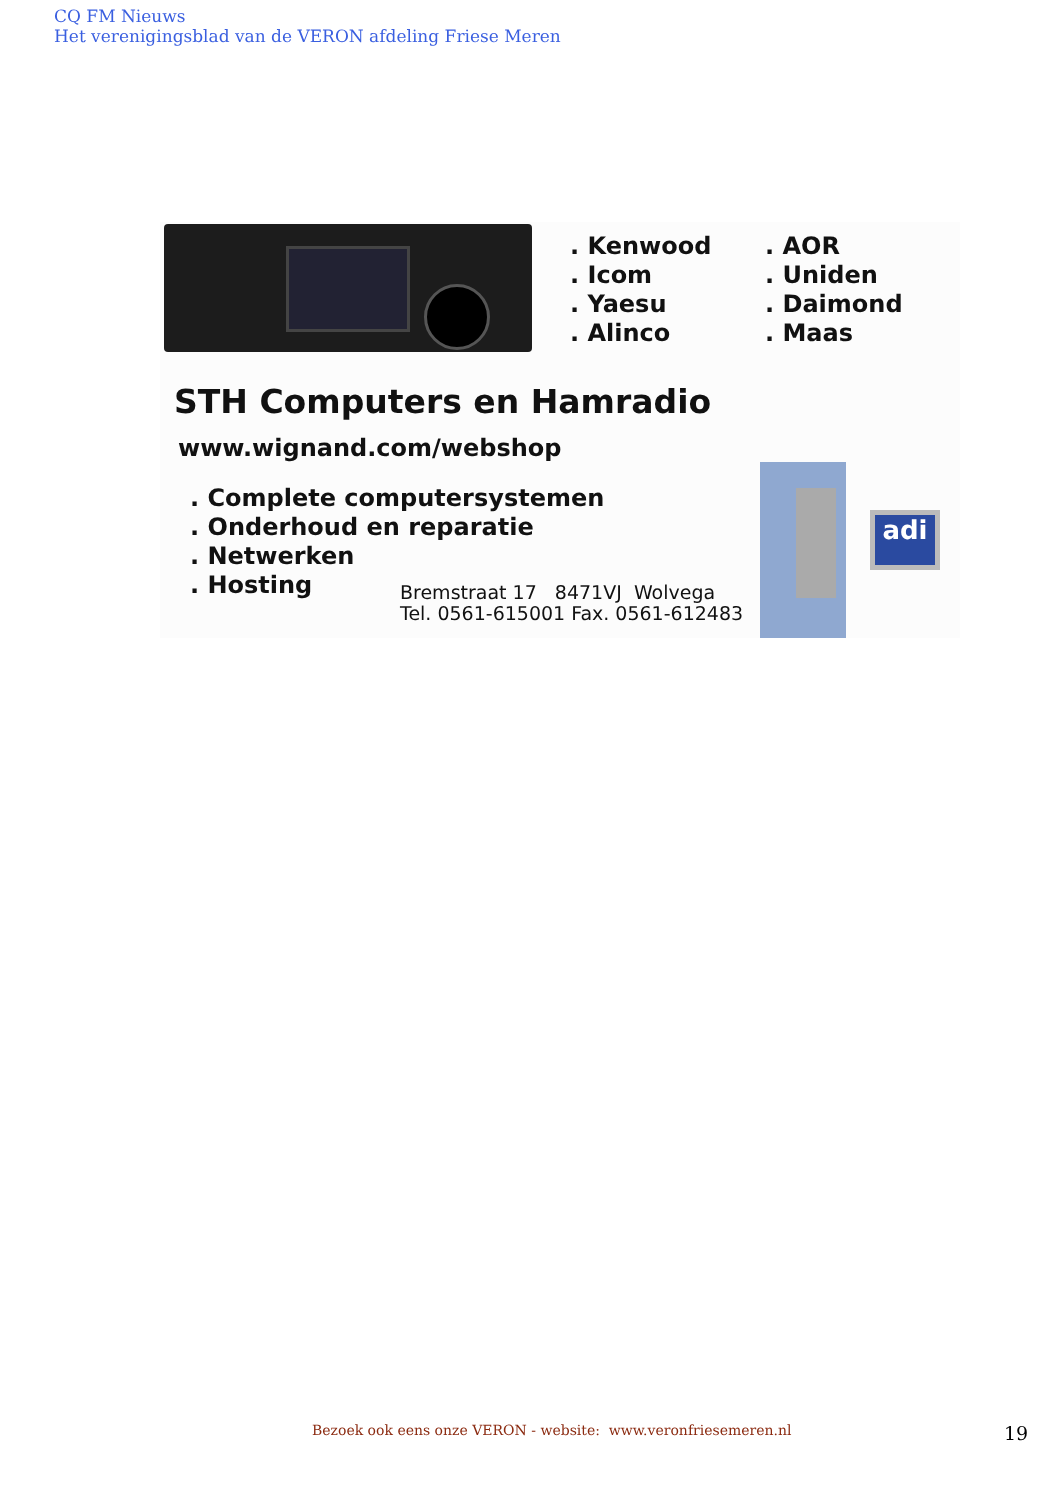CQ FM Nieuws
Het verenigingsblad van de VERON afdeling Friese Meren
. Kenwood
. Icom
. Yaesu
. Alinco
. AOR
. Uniden
. Daimond
. Maas
STH Computers en Hamradio
www.wignand.com/webshop
. Complete computersystemen
. Onderhoud en reparatie
. Netwerken
. Hosting
Bremstraat 17 8471VJ Wolvega
Tel. 0561-615001 Fax. 0561-612483
adi
Bezoek ook eens onze VERON - website: www.veronfriesemeren.nl
19